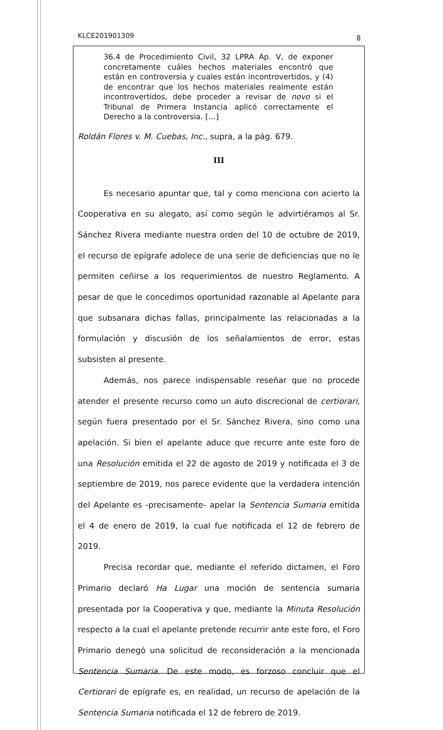KLCE201901309 8
36.4 de Procedimiento Civil, 32 LPRA Ap. V, de exponer concretamente cuáles hechos materiales encontró que están en controversia y cuales están incontrovertidos, y (4) de encontrar que los hechos materiales realmente están incontrovertidos, debe proceder a revisar de novo si el Tribunal de Primera Instancia aplicó correctamente el Derecho a la controversia. […]
Roldán Flores v. M. Cuebas, Inc., supra, a la pág. 679.
III
Es necesario apuntar que, tal y como menciona con acierto la Cooperativa en su alegato, así como según le advirtiéramos al Sr. Sánchez Rivera mediante nuestra orden del 10 de octubre de 2019, el recurso de epígrafe adolece de una serie de deficiencias que no le permiten ceñirse a los requerimientos de nuestro Reglamento. A pesar de que le concedimos oportunidad razonable al Apelante para que subsanara dichas fallas, principalmente las relacionadas a la formulación y discusión de los señalamientos de error, estas subsisten al presente.
Además, nos parece indispensable reseñar que no procede atender el presente recurso como un auto discrecional de certiorari, según fuera presentado por el Sr. Sánchez Rivera, sino como una apelación. Si bien el apelante aduce que recurre ante este foro de una Resolución emitida el 22 de agosto de 2019 y notificada el 3 de septiembre de 2019, nos parece evidente que la verdadera intención del Apelante es -precisamente- apelar la Sentencia Sumaria emitida el 4 de enero de 2019, la cual fue notificada el 12 de febrero de 2019.
Precisa recordar que, mediante el referido dictamen, el Foro Primario declaró Ha Lugar una moción de sentencia sumaria presentada por la Cooperativa y que, mediante la Minuta Resolución respecto a la cual el apelante pretende recurrir ante este foro, el Foro Primario denegó una solicitud de reconsideración a la mencionada Sentencia Sumaria. De este modo, es forzoso concluir que el Certiorari de epígrafe es, en realidad, un recurso de apelación de la Sentencia Sumaria notificada el 12 de febrero de 2019.